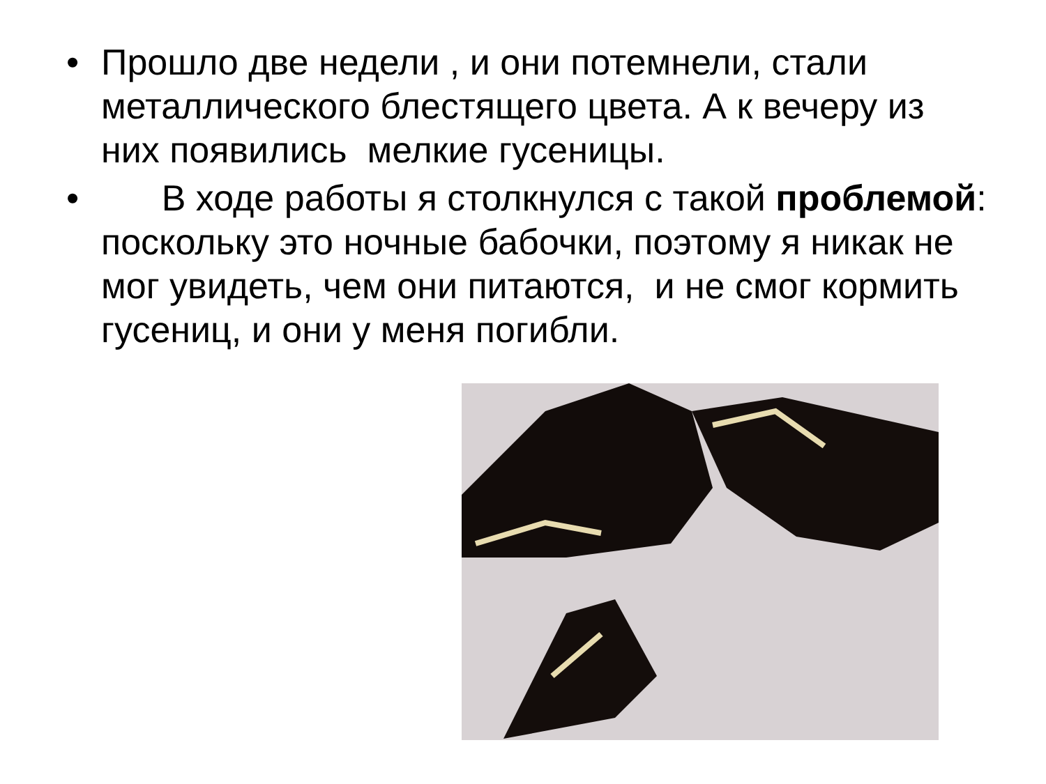• Прошло две недели , и они потемнели, стали металлического блестящего цвета. А к вечеру из них появились мелкие гусеницы.
• В ходе работы я столкнулся с такой проблемой: поскольку это ночные бабочки, поэтому я никак не мог увидеть, чем они питаются, и не смог кормить гусениц, и они у меня погибли.